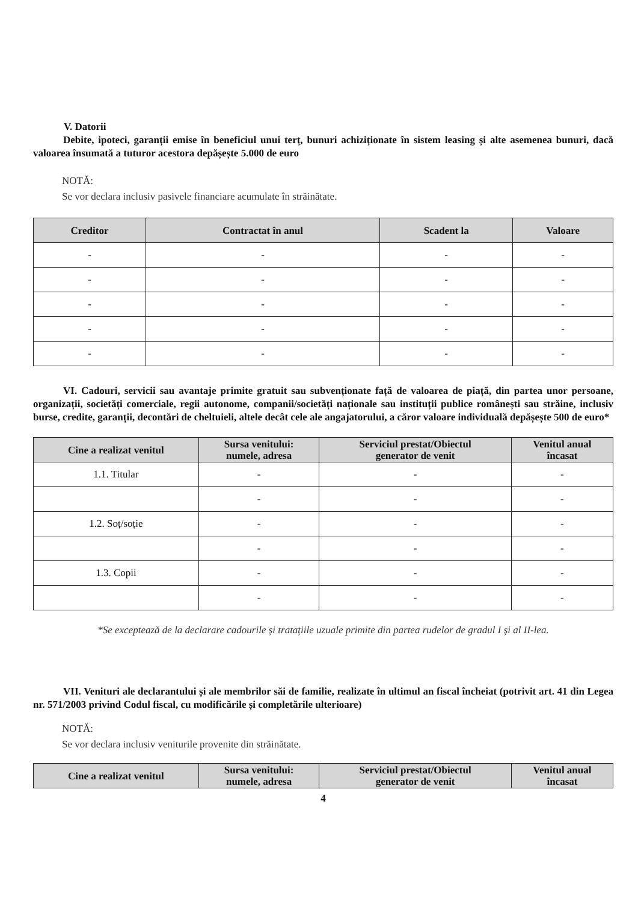V. Datorii
Debite, ipoteci, garanții emise în beneficiul unui terț, bunuri achiziționate în sistem leasing și alte asemenea bunuri, dacă valoarea însumată a tuturor acestora depășește 5.000 de euro
NOTĂ:
Se vor declara inclusiv pasivele financiare acumulate în străinătate.
| Creditor | Contractat în anul | Scadent la | Valoare |
| --- | --- | --- | --- |
| - | - | - | - |
| - | - | - | - |
| - | - | - | - |
| - | - | - | - |
| - | - | - | - |
VI. Cadouri, servicii sau avantaje primite gratuit sau subvenționate față de valoarea de piață, din partea unor persoane, organizații, societăți comerciale, regii autonome, companii/societăți naționale sau instituții publice românești sau străine, inclusiv burse, credite, garanții, decontări de cheltuieli, altele decât cele ale angajatorului, a căror valoare individuală depășește 500 de euro*
| Cine a realizat venitul | Sursa venitului: numele, adresa | Serviciul prestat/Obiectul generator de venit | Venitul anual încasat |
| --- | --- | --- | --- |
| 1.1. Titular | - | - | - |
| | - | - | - |
| 1.2. Soț/soție | - | - | - |
| | - | - | - |
| 1.3. Copii | - | - | - |
| | - | - | - |
*Se exceptează de la declarare cadourile și tratațiile uzuale primite din partea rudelor de gradul I și al II-lea.
VII. Venituri ale declarantului și ale membrilor săi de familie, realizate în ultimul an fiscal încheiat (potrivit art. 41 din Legea nr. 571/2003 privind Codul fiscal, cu modificările și completările ulterioare)
NOTĂ:
Se vor declara inclusiv veniturile provenite din străinătate.
| Cine a realizat venitul | Sursa venitului: numele, adresa | Serviciul prestat/Obiectul generator de venit | Venitul anual încasat |
| --- | --- | --- | --- |
4